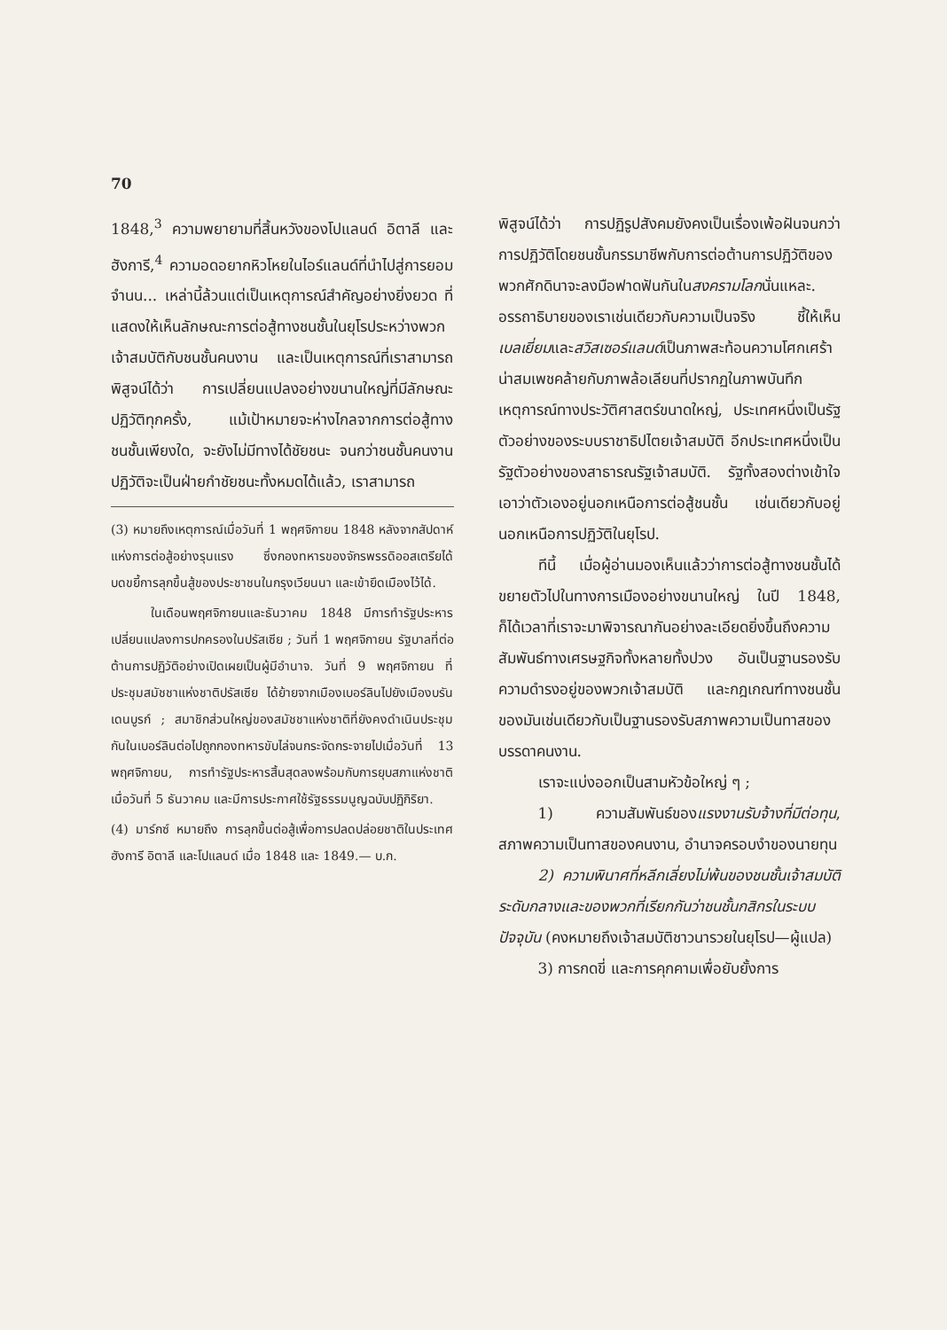70
1848,<sup>3</sup> ความพยายามที่สิ้นหวังของโปแลนด์ อิตาลี และฮังการี,<sup>4</sup> ความอดอยากหิวโหยในไอร์แลนด์ที่นำไปสู่การยอมจำนน... เหล่านี้ล้วนแต่เป็นเหตุการณ์สำคัญอย่างยิ่งยวด ที่แสดงให้เห็นลักษณะการต่อสู้ทางชนชั้นในยุโรประหว่างพวกเจ้าสมบัติกับชนชั้นคนงาน และเป็นเหตุการณ์ที่เราสามารถพิสูจน์ได้ว่า การเปลี่ยนแปลงอย่างขนานใหญ่ที่มีลักษณะปฏิวัติทุกครั้ง, แม้เป้าหมายจะห่างไกลจากการต่อสู้ทางชนชั้นเพียงใด, จะยังไม่มีทางได้ชัยชนะ จนกว่าชนชั้นคนงานปฏิวัติจะเป็นฝ่ายกำชัยชนะทั้งหมดได้แล้ว, เราสามารถ
(3) หมายถึงเหตุการณ์เมื่อวันที่ 1 พฤศจิกายน 1848 หลังจากสัปดาห์แห่งการต่อสู้อย่างรุนแรง ซึ่งกองทหารของจักรพรรดิออสเตรียได้บดขยี้การลุกขึ้นสู้ของประชาชนในกรุงเวียนนา และเข้ายึดเมืองไว้ได้.
ในเดือนพฤศจิกายนและธันวาคม 1848 มีการทำรัฐประหารเปลี่ยนแปลงการปกครองในปรัสเซีย ; วันที่ 1 พฤศจิกายน รัฐบาลที่ต่อต้านการปฏิวัติอย่างเปิดเผยเป็นผู้มีอำนาจ. วันที่ 9 พฤศจิกายน ที่ประชุมสมัชชาแห่งชาติปรัสเซีย ได้ย้ายจากเมืองเบอร์ลินไปยังเมืองบรันเดนบูรก์ ; สมาชิกส่วนใหญ่ของสมัชชาแห่งชาติที่ยังคงดำเนินประชุมกันในเบอร์ลินต่อไปถูกกองทหารขับไล่จนกระจัดกระจายไปเมื่อวันที่ 13 พฤศจิกายน, การทำรัฐประหารสิ้นสุดลงพร้อมกับการยุบสภาแห่งชาติ เมื่อวันที่ 5 ธันวาคม และมีการประกาศใช้รัฐธรรมนูญฉบับปฏิกิริยา.
(4) มาร์กซ์ หมายถึง การลุกขึ้นต่อสู้เพื่อการปลดปล่อยชาติในประเทศ ฮังการี อิตาลี และโปแลนด์ เมื่อ 1848 และ 1849.— บ.ก.
พิสูจน์ได้ว่า การปฏิรูปสังคมยังคงเป็นเรื่องเพ้อฝันจนกว่าการปฏิวัติโดยชนชั้นกรรมาชีพกับการต่อต้านการปฏิวัติของพวกศักดินาจะลงมือฟาดฟันกันในสงครามโลกนั่นแหละ. อรรถาธิบายของเราเช่นเดียวกับความเป็นจริง ชี้ให้เห็นเบลเยี่ยมและสวิสเซอร์แลนด์เป็นภาพสะท้อนความโศกเศร้าน่าสมเพชคล้ายกับภาพล้อเลียนที่ปรากฏในภาพบันทึกเหตุการณ์ทางประวัติศาสตร์ขนาดใหญ่, ประเทศหนึ่งเป็นรัฐตัวอย่างของระบบราชาธิปไตยเจ้าสมบัติ อีกประเทศหนึ่งเป็นรัฐตัวอย่างของสาธารณรัฐเจ้าสมบัติ. รัฐทั้งสองต่างเข้าใจเอาว่าตัวเองอยู่นอกเหนือการต่อสู้ชนชั้น เช่นเดียวกับอยู่นอกเหนือการปฏิวัติในยุโรป.
ทีนี้ เมื่อผู้อ่านมองเห็นแล้วว่าการต่อสู้ทางชนชั้นได้ขยายตัวไปในทางการเมืองอย่างขนานใหญ่ ในปี 1848, ก็ได้เวลาที่เราจะมาพิจารณากันอย่างละเอียดยิ่งขึ้นถึงความสัมพันธ์ทางเศรษฐกิจทั้งหลายทั้งปวง อันเป็นฐานรองรับความดำรงอยู่ของพวกเจ้าสมบัติ และกฎเกณฑ์ทางชนชั้นของมันเช่นเดียวกับเป็นฐานรองรับสภาพความเป็นทาสของบรรดาคนงาน.
เราจะแบ่งออกเป็นสามหัวข้อใหญ่ ๆ ;
1) ความสัมพันธ์ของแรงงานรับจ้างที่มีต่อทุน, สภาพความเป็นทาสของคนงาน, อำนาจครอบงำของนายทุน
2) ความพินาศที่หลีกเลี่ยงไม่พ้นของชนชั้นเจ้าสมบัติระดับกลางและของพวกที่เรียกกันว่าชนชั้นกสิกรในระบบปัจจุบัน (คงหมายถึงเจ้าสมบัติชาวนารวยในยุโรป—ผู้แปล)
3) การกดขี่ และการคุกคามเพื่อยับยั้งการ